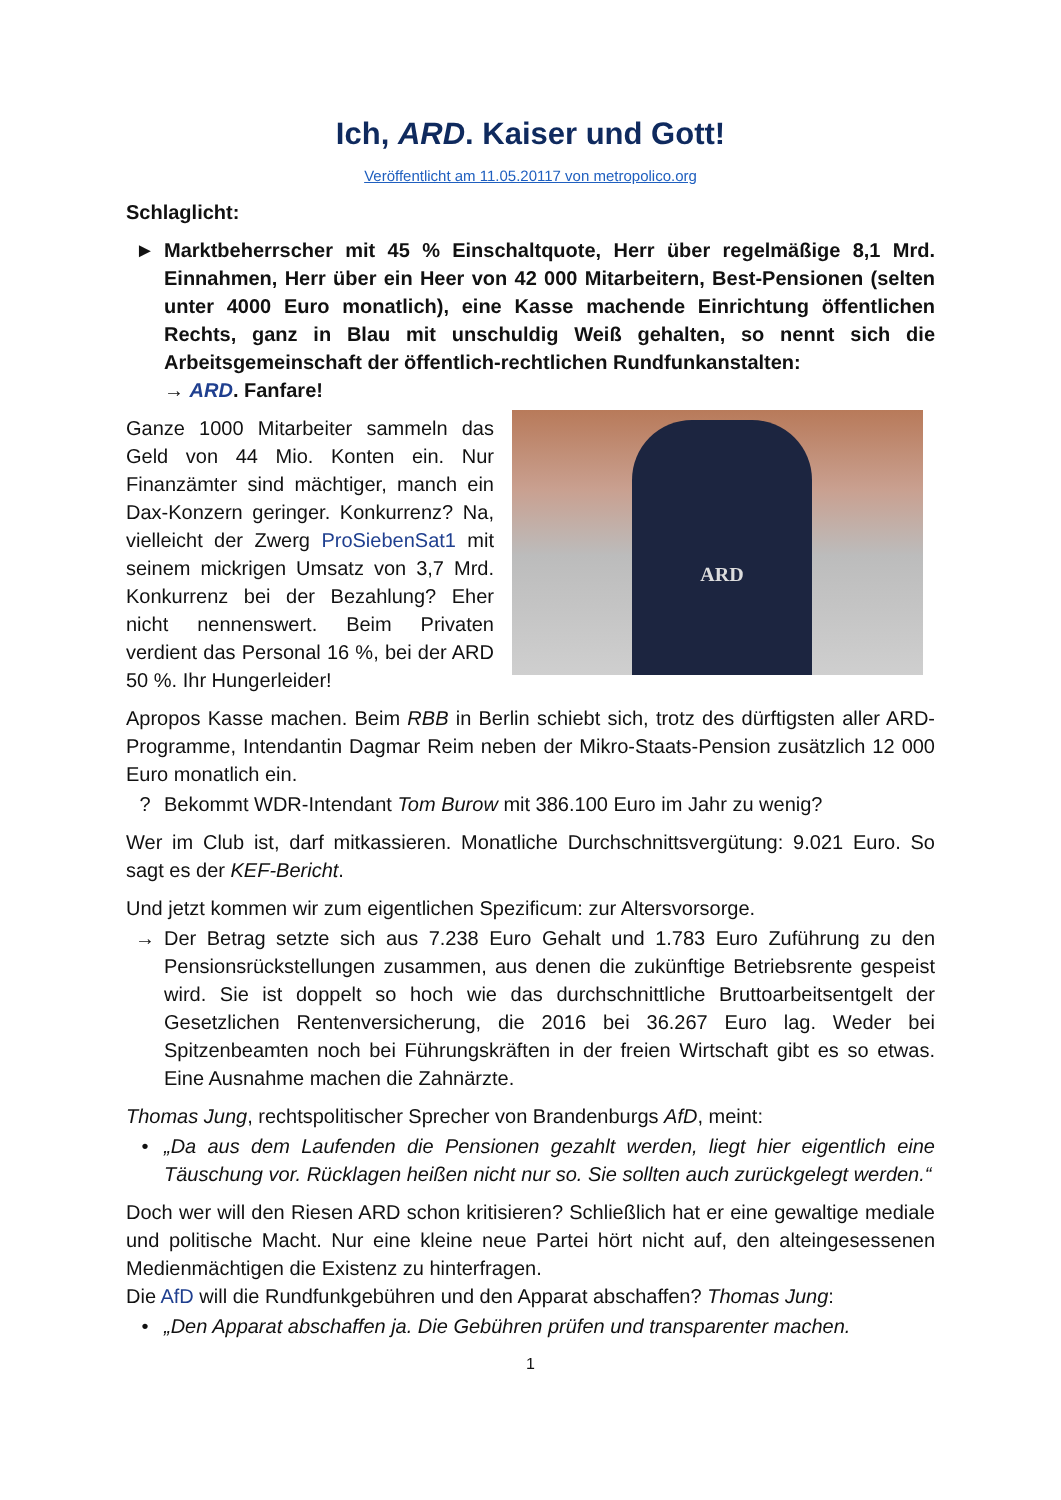Ich, ARD. Kaiser und Gott!
Veröffentlicht am 11.05.20117 von metropolico.org
Schlaglicht:
► Marktbeherrscher mit 45 % Einschaltquote, Herr über regelmäßige 8,1 Mrd. Einnahmen, Herr über ein Heer von 42 000 Mitarbeitern, Best-Pensionen (selten unter 4000 Euro monatlich), eine Kasse machende Einrichtung öffentlichen Rechts, ganz in Blau mit unschuldig Weiß gehalten, so nennt sich die Arbeitsgemeinschaft der öffentlich-rechtlichen Rundfunkanstalten:
→ ARD. Fanfare!
Ganze 1000 Mitarbeiter sammeln das Geld von 44 Mio. Konten ein. Nur Finanzämter sind mächtiger, manch ein Dax-Konzern geringer. Konkurrenz? Na, vielleicht der Zwerg ProSiebenSat1 mit seinem mickrigen Umsatz von 3,7 Mrd. Konkurrenz bei der Bezahlung? Eher nicht nennenswert. Beim Privaten verdient das Personal 16 %, bei der ARD 50 %. Ihr Hungerleider!
ARD
Apropos Kasse machen. Beim RBB in Berlin schiebt sich, trotz des dürftigsten aller ARD-Programme, Intendantin Dagmar Reim neben der Mikro-Staats-Pension zusätzlich 12 000 Euro monatlich ein.
? Bekommt WDR-Intendant Tom Burow mit 386.100 Euro im Jahr zu wenig?
Wer im Club ist, darf mitkassieren. Monatliche Durchschnittsvergütung: 9.021 Euro. So sagt es der KEF-Bericht.
Und jetzt kommen wir zum eigentlichen Spezificum: zur Altersvorsorge.
→ Der Betrag setzte sich aus 7.238 Euro Gehalt und 1.783 Euro Zuführung zu den Pensionsrückstellungen zusammen, aus denen die zukünftige Betriebsrente gespeist wird. Sie ist doppelt so hoch wie das durchschnittliche Bruttoarbeitsentgelt der Gesetzlichen Rentenversicherung, die 2016 bei 36.267 Euro lag. Weder bei Spitzenbeamten noch bei Führungskräften in der freien Wirtschaft gibt es so etwas. Eine Ausnahme machen die Zahnärzte.
Thomas Jung, rechtspolitischer Sprecher von Brandenburgs AfD, meint:
• „Da aus dem Laufenden die Pensionen gezahlt werden, liegt hier eigentlich eine Täuschung vor. Rücklagen heißen nicht nur so. Sie sollten auch zurückgelegt werden.“
Doch wer will den Riesen ARD schon kritisieren? Schließlich hat er eine gewaltige mediale und politische Macht. Nur eine kleine neue Partei hört nicht auf, den alteingesessenen Medienmächtigen die Existenz zu hinterfragen.
Die AfD will die Rundfunkgebühren und den Apparat abschaffen? Thomas Jung:
• „Den Apparat abschaffen ja. Die Gebühren prüfen und transparenter machen.
1